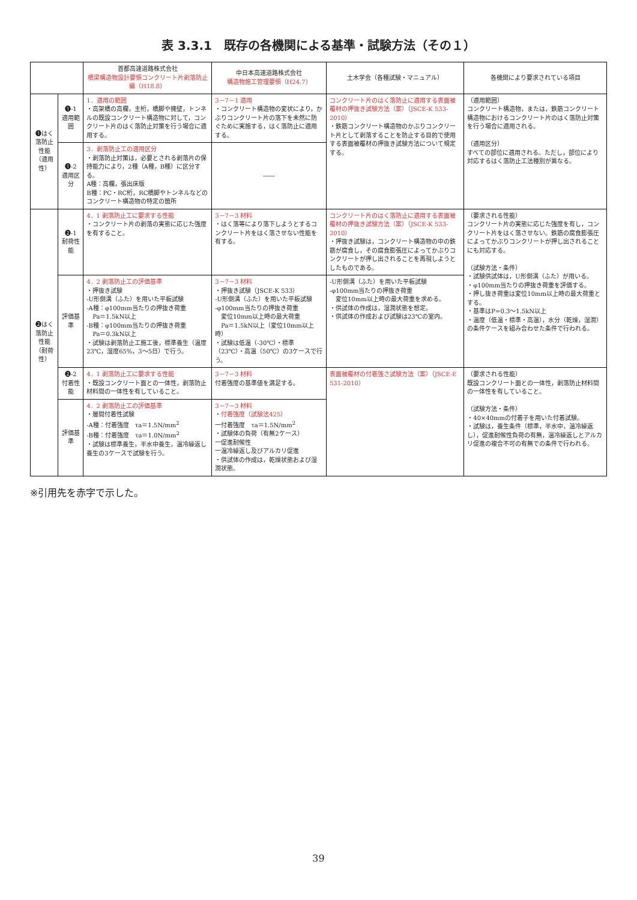表 3.3.1　既存の各機関による基準・試験方法（その１）
| | | 首都高速道路株式会社 橋梁構造物設計要領コンクリート片剥落防止編（H18.8） | 中日本高速道路株式会社 構造物施工管理要領（H24.7） | 土木学会（各種試験・マニュアル） | 各機関により要求されている項目 |
| --- | --- | --- | --- | --- | --- |
| ❶はく落防止性能 （適用性） | ❶-1 適用範囲 | 1．適用の範囲 ・高架橋の高欄，主桁，橋脚や擁壁，トンネルの既設コンクリート構造物に対して，コンクリート片のはく落防止対策を行う場合に適用する。 | 3－7－1 適用 ・コンクリート構造物の変状により，かぶりコンクリート片の落下を未然に防ぐために実施する，はく落防止に適用する。 | コンクリート片のはく落防止に適用する表面被覆材の押抜き試験方法（案）（JSCE-K 533-2010） ・鉄筋コンクリート構造物のかぶりコンクリート片として剥落することを防止する目的で使用する表面被覆材の押抜き試験方法について規定する。 | （適用範囲） コンクリート構造物，または，鉄筋コンクリート構造物におけるコンクリート片のはく落防止対策を行う場合に適用される。 （適用区分） すべての部位に適用される。ただし，部位により対応するはく落防止工法種別が異なる。 |
| | ❶-2 適用区分 | 3．剥落防止工の適用区分 ・剥落防止対策は，必要とされる剥落片の保持能力により，2種（A種，B種）に区分する。 A種：高欄，張出床版 B種：PC・RC桁，RC橋脚やトンネルなどのコンクリート構造物の特定の箇所 | ―― | | |
| ❷はく落防止性能 （耐荷性） | ❷-1 耐荷性能 | 4．1 剥落防止工に要求する性能 ・コンクリート片の剥落の実態に応じた強度を有すること。 | 3－7－3 材料 ・はく落等により落下しようとするコンクリート片をはく落させない性能を有する。 | コンクリート片のはく落防止に適用する表面被覆材の押抜き試験方法（案）（JSCE-K 533-2010） ・押抜き試験は，コンクリート構造物の中の鉄筋が腐食し，その腐食膨張圧によってかぶりコンクリートが押し出されることを再現しようとしたものである。 | （要求される性能） コンクリート片の実態に応じた強度を有し，コンクリート片をはく落させない。鉄筋の腐食膨張圧によってかぶりコンクリートが押し出されることにも対応する。 （試験方法・条件） ・試験供試体は，U形側溝（ふた）が用いる。 ・φ100mm当たりの押抜き荷重を評価する。 ・押し抜き荷重は変位10mm以上時の最大荷重とする。 ・基準はP=0.3～1.5kN以上 ・温度（低温・標準・高温），水分（乾燥，湿潤）の条件ケースを組み合わせた条件で行われる。 |
| | 評価基準 | 4．2 剥落防止工の評価基準 ・押抜き試験 -U形側溝（ふた）を用いた平板試験 -A種：φ100mm当たりの押抜き荷重 Pa＝1.5kN以上 -B種：φ100mm当たりの押抜き荷重 Pa＝0.3kN以上 ・試験は剥落防止工施工後，標準養生（温度23℃，湿度65%，3～5日）で行う。 | 3－7－3 材料 ・押抜き試験（JSCE-K 533） -U形側溝（ふた）を用いた平板試験 -φ100mm当たりの押抜き荷重 変位10mm以上時の最大荷重 Pa＝1.5kN以上（変位10mm以上時） ・試験は低温（-30℃）・標準（23℃）・高温（50℃）の3ケースで行う。 | -U形側溝（ふた）を用いた平板試験 -φ100mm当たりの押抜き荷重 変位10mm以上時の最大荷重を求める。 ・供試体の作成は，湿潤状態を想定。 ・供試体の作成および試験は23℃の室内。 | |
| | ❷-2 付着性能 | 4．1 剥落防止工に要求する性能 ・既設コンクリート面との一体性，剥落防止材料間の一体性を有していること。 | 3－7－3 材料 付着強度の基準値を満足する。 | 表面被覆材の付着強さ試験方法（案）（JSCE-E 531-2010） | （要求される性能） 既設コンクリート面との一体性，剥落防止材料間の一体性を有していること。 （試験方法・条件） ・40×40mmの付着子を用いた付着試験。 ・試験は，養生条件（標準，半水中，温冷繰返し），促進耐候性負荷の有無，温冷繰返しとアルカリ促進の複合不可の有無での条件で行われる。 |
| | 評価基準 | 4．2 剥落防止工の評価基準 ・層間付着性試験 -A種：付着強度 τa＝1.5N/mm<sup>2</sup> -B種：付着強度 τa＝1.0N/mm<sup>2</sup> ・試験は標準養生，半水中養生，温冷繰返し養生の3ケースで試験を行う。 | 3－7－3 材料 ・ 付着強度（試験法425） 一付着強度 τa＝1.5N/mm<sup>2</sup> ・試験体の負荷（有無2ケース） 一促進耐候性 一温冷繰返し及びアルカリ促進 ・供試体の作成は，乾燥状態および湿潤状態。 | | |
※引用先を赤字で示した。
39